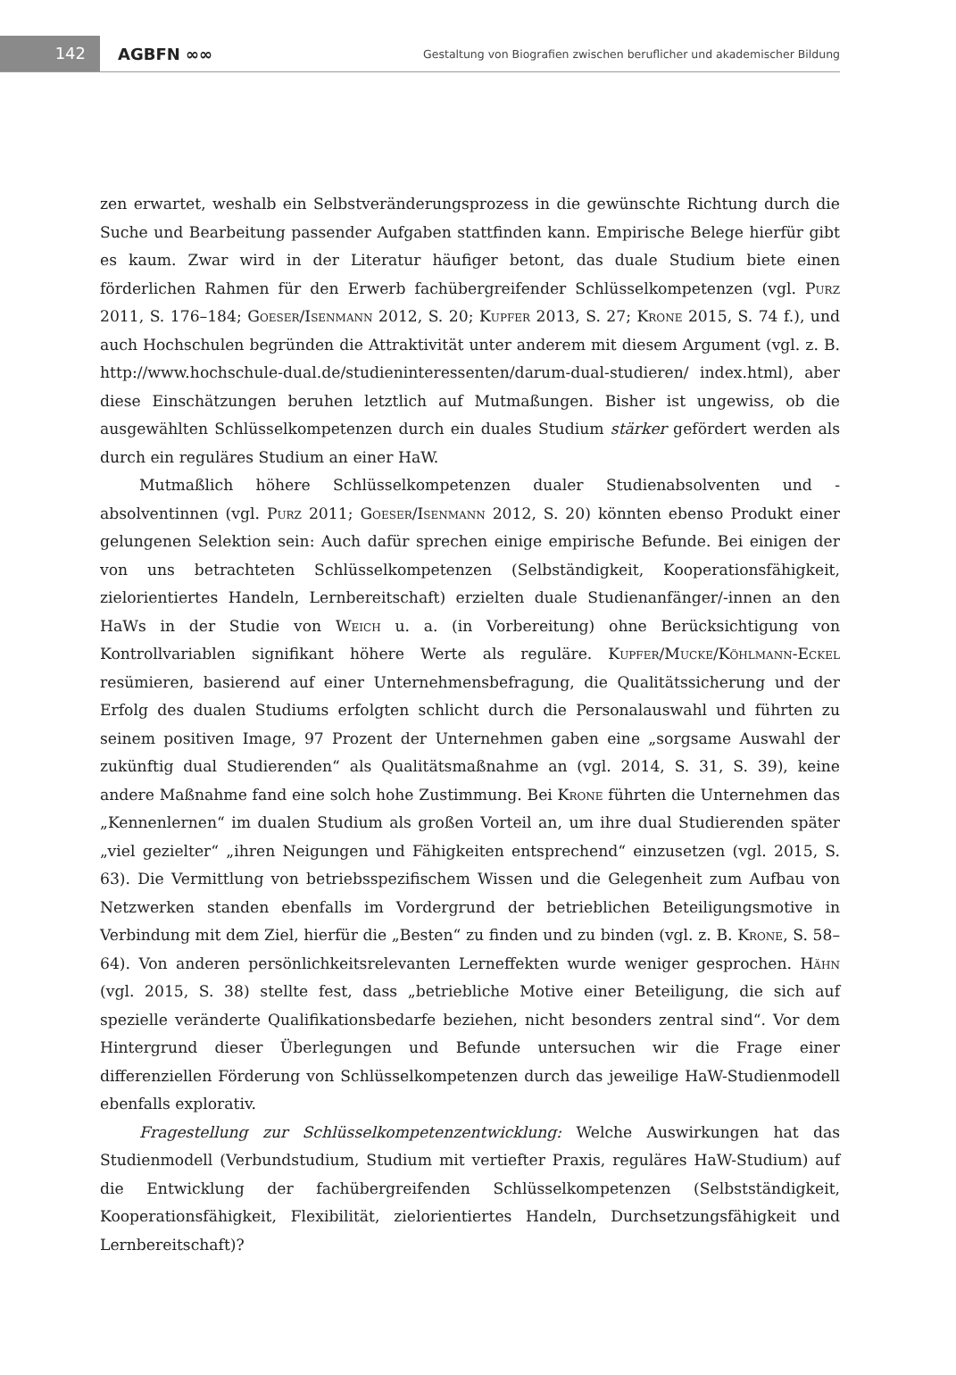142
AGBFN ∞∞
Gestaltung von Biografien zwischen beruflicher und akademischer Bildung
zen erwartet, weshalb ein Selbstveränderungsprozess in die gewünschte Richtung durch die Suche und Bearbeitung passender Aufgaben stattfinden kann. Empirische Belege hierfür gibt es kaum. Zwar wird in der Literatur häufiger betont, das duale Studium biete einen förderlichen Rahmen für den Erwerb fachübergreifender Schlüsselkompetenzen (vgl. Purz 2011, S. 176–184; Goeser/Isenmann 2012, S. 20; Kupfer 2013, S. 27; Krone 2015, S. 74 f.), und auch Hochschulen begründen die Attraktivität unter anderem mit diesem Argument (vgl. z. B. http://www.hochschule-dual.de/studieninteressenten/darum-dual-studieren/ index.html), aber diese Einschätzungen beruhen letztlich auf Mutmaßungen. Bisher ist ungewiss, ob die ausgewählten Schlüsselkompetenzen durch ein duales Studium stärker gefördert werden als durch ein reguläres Studium an einer HaW.
Mutmaßlich höhere Schlüsselkompetenzen dualer Studienabsolventen und -absolventinnen (vgl. Purz 2011; Goeser/Isenmann 2012, S. 20) könnten ebenso Produkt einer gelungenen Selektion sein: Auch dafür sprechen einige empirische Befunde. Bei einigen der von uns betrachteten Schlüsselkompetenzen (Selbständigkeit, Kooperationsfähigkeit, zielorientiertes Handeln, Lernbereitschaft) erzielten duale Studienanfänger/-innen an den HaWs in der Studie von Weich u. a. (in Vorbereitung) ohne Berücksichtigung von Kontrollvariablen signifikant höhere Werte als reguläre. Kupfer/Mucke/Köhlmann-Eckel resümieren, basierend auf einer Unternehmensbefragung, die Qualitätssicherung und der Erfolg des dualen Studiums erfolgten schlicht durch die Personalauswahl und führten zu seinem positiven Image, 97 Prozent der Unternehmen gaben eine „sorgsame Auswahl der zukünftig dual Studierenden“ als Qualitätsmaßnahme an (vgl. 2014, S. 31, S. 39), keine andere Maßnahme fand eine solch hohe Zustimmung. Bei Krone führten die Unternehmen das „Kennenlernen“ im dualen Studium als großen Vorteil an, um ihre dual Studierenden später „viel gezielter“ „ihren Neigungen und Fähigkeiten entsprechend“ einzusetzen (vgl. 2015, S. 63). Die Vermittlung von betriebsspezifischem Wissen und die Gelegenheit zum Aufbau von Netzwerken standen ebenfalls im Vordergrund der betrieblichen Beteiligungsmotive in Verbindung mit dem Ziel, hierfür die „Besten“ zu finden und zu binden (vgl. z. B. Krone, S. 58–64). Von anderen persönlichkeitsrelevanten Lerneffekten wurde weniger gesprochen. Hähn (vgl. 2015, S. 38) stellte fest, dass „betriebliche Motive einer Beteiligung, die sich auf spezielle veränderte Qualifikationsbedarfe beziehen, nicht besonders zentral sind“. Vor dem Hintergrund dieser Überlegungen und Befunde untersuchen wir die Frage einer differenziellen Förderung von Schlüsselkompetenzen durch das jeweilige HaW-Studienmodell ebenfalls explorativ.
Fragestellung zur Schlüsselkompetenzentwicklung: Welche Auswirkungen hat das Studienmodell (Verbundstudium, Studium mit vertiefter Praxis, reguläres HaW-Studium) auf die Entwicklung der fachübergreifenden Schlüsselkompetenzen (Selbstständigkeit, Kooperationsfähigkeit, Flexibilität, zielorientiertes Handeln, Durchsetzungsfähigkeit und Lernbereitschaft)?